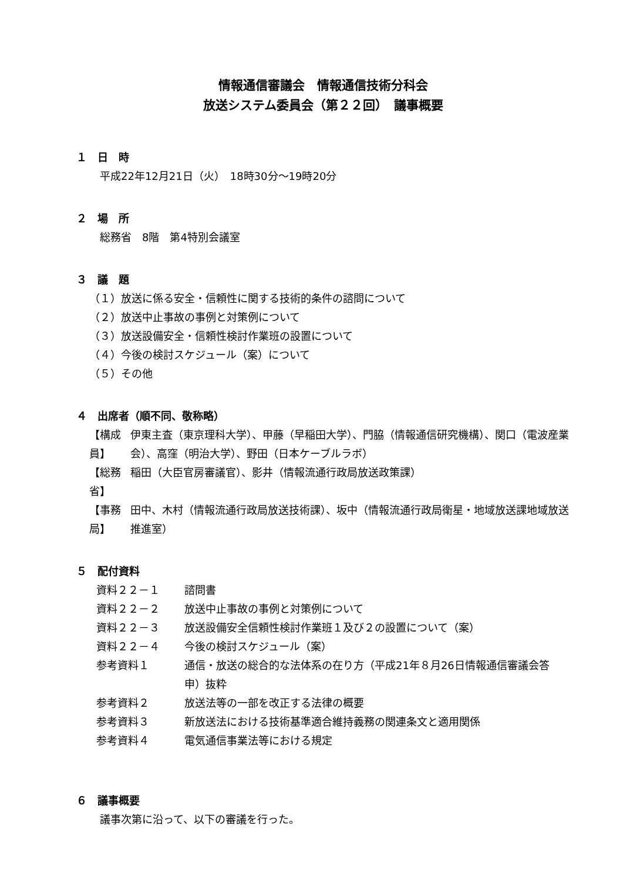情報通信審議会　情報通信技術分科会
放送システム委員会（第２２回）　議事概要
１　日　時
平成22年12月21日（火）　18時30分～19時20分
２　場　所
総務省　8階　第4特別会議室
３　議　題
（１）放送に係る安全・信頼性に関する技術的条件の諮問について
（２）放送中止事故の事例と対策例について
（３）放送設備安全・信頼性検討作業班の設置について
（４）今後の検討スケジュール（案）について
（５）その他
４　出席者（順不同、敬称略）
| 【構成員】 | 伊東主査（東京理科大学）、甲藤（早稲田大学）、門脇（情報通信研究機構）、関口（電波産業会）、高窪（明治大学）、野田（日本ケーブルラボ） |
| 【総務省】 | 稲田（大臣官房審議官）、影井（情報流通行政局放送政策課） |
| 【事務局】 | 田中、木村（情報流通行政局放送技術課）、坂中（情報流通行政局衛星・地域放送課地域放送推進室） |
５　配付資料
| 資料２２－１ | 諮問書 |
| 資料２２－２ | 放送中止事故の事例と対策例について |
| 資料２２－３ | 放送設備安全信頼性検討作業班１及び２の設置について（案） |
| 資料２２－４ | 今後の検討スケジュール（案） |
| 参考資料１ | 通信・放送の総合的な法体系の在り方（平成21年８月26日情報通信審議会答申）抜粋 |
| 参考資料２ | 放送法等の一部を改正する法律の概要 |
| 参考資料３ | 新放送法における技術基準適合維持義務の関連条文と適用関係 |
| 参考資料４ | 電気通信事業法等における規定 |
６　議事概要
議事次第に沿って、以下の審議を行った。